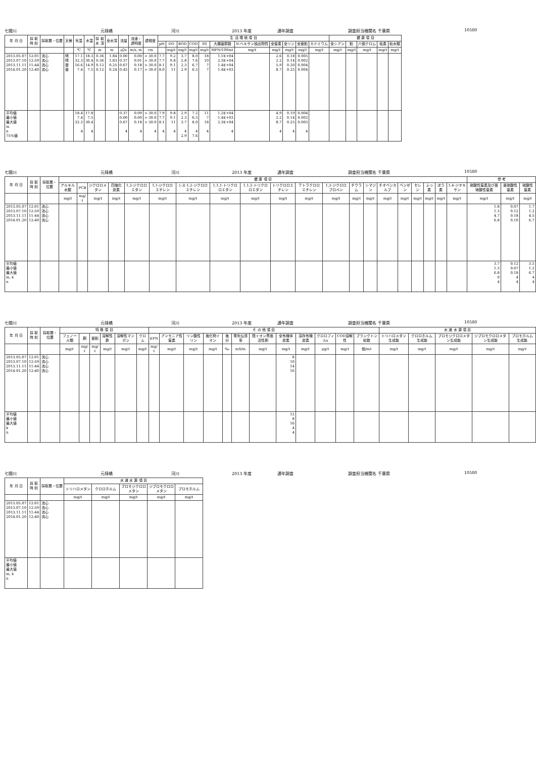七間川 元禄橋 河川 2013 年度 通年調査 調査担当機関名 千葉県 10580
| 年 月 日 | 採 取 時 刻 | 採取層・位置 | 天候 | 気温 | 水温 | 採 取 水 深 | 全水深 | 流量 | 流速・ 透明度 | 透視度 | 生 活 環 境 項 目 | | | | | | | | | | | 健 康 項 目 | | | | |
| --- | --- | --- | --- | --- | --- | --- | --- | --- | --- | --- | --- | --- | --- | --- | --- | --- | --- | --- | --- | --- | --- | --- | --- | --- | --- | --- |
| | | | | | | | | | | | pH | DO | BOD | COD | SS | 大腸菌群数 | N-ヘキサン抽出物質 | 全窒素 | 全リン | 全亜鉛 | カドミウム | 全シアン | 鉛 | 六価クロム | 砒素 | 総水銀 |
| | | | | ℃ | ℃ | m | m | ㎥/s | m/s, m | cm | | mg/ℓ | mg/ℓ | mg/ℓ | mg/ℓ | MPN/100mℓ | mg/ℓ | mg/ℓ | mg/ℓ | mg/ℓ | mg/ℓ | mg/ℓ | mg/ℓ | mg/ℓ | mg/ℓ | mg/ℓ |
| 2013.05.07 2013.07.10 2013.11.11 2014.01.20 | 12:01 12:59 11:44 12:40 | 流心 流心 流心 流心 | 晴 晴 曇 曇 | 17.1 32.3 16.6 7.4 | 18.3 30.4 14.9 7.5 | 0.36 0.36 0.12 0.12 | 1.84 1.83 0.25 0.24 | 0.00 0.37 0.67 0.43 | 0.00 0.01 0.18 0.17 | > 30.0 > 30.0 > 30.0 > 30.0 | 7.7 7.7 8.1 8.0 | 9.2 9.8 9.1 11 | 3.7 2.8 2.3 2.9 | 8.0 7.6 6.7 6.5 | 18 10 7 7 | 1.1E+04 2.3E+04 1.4E+04 1.4E+03 | | 2.6 2.2 5.9 8.7 | 0.18 0.14 0.20 0.25 | 0.005 0.002 0.004 0.004 | | | | | | |
| 平均値 最小値 最大値 m n 75%値 | | | | 18.4 7.4 32.3 4 | 17.8 7.5 30.4 4 | | | 0.37 0.00 0.67 4 | 0.09 0.00 0.18 4 | > 30.0 > 30.0 > 30.0 4 | 7.9 7.7 8.1 4 | 9.8 9.1 11 4 | 2.9 2.3 3.7 4 2.9 | 7.2 6.5 8.0 4 7.6 | 11 7 18 4 | 1.2E+04 1.4E+03 2.3E+04 4 | | 4.9 2.2 8.7 4 | 0.19 0.14 0.25 4 | 0.004 0.002 0.005 4 | | | | | | |
七間川 元禄橋 河川 2013 年度 通年調査 調査担当機関名 千葉県 10580
| 年 月 日 | 採 取 時 刻 | 採取層・位置 | 健 康 項 目 | | | | | | | | | | | | | | | | | | | | 参 考 | | |
| --- | --- | --- | --- | --- | --- | --- | --- | --- | --- | --- | --- | --- | --- | --- | --- | --- | --- | --- | --- | --- | --- | --- | --- | --- | --- |
| | | | アルキル水銀 | PCB | ジクロロメタン | 四塩化炭素 | 1,2-ジクロロエタン | 1,1-ジクロロエチレン | シス-1,2-ジクロロエチレン | 1,1,1-トリクロロエタン | 1,1,2-トリクロロエタン | トリクロロエチレン | テトラクロロエチレン | 1,3-ジクロロプロペン | チウラム | シマジン | チオベンカルブ | ベンゼン | セレン | ふっ素 | ほう素 | 1,4-ジオキサン | 硝酸性窒素及び亜硝酸性窒素 | 亜硝酸性窒素 | 硝酸性窒素 |
| | | | mg/ℓ | mg/ℓ | mg/ℓ | mg/ℓ | mg/ℓ | mg/ℓ | mg/ℓ | mg/ℓ | mg/ℓ | mg/ℓ | mg/ℓ | mg/ℓ | mg/ℓ | mg/ℓ | mg/ℓ | mg/ℓ | mg/ℓ | mg/ℓ | mg/ℓ | mg/ℓ | mg/ℓ | mg/ℓ | mg/ℓ |
| 2013.05.07 2013.07.10 2013.11.11 2014.01.20 | 12:01 12:59 11:44 12:40 | 流心 流心 流心 流心 | | | | | | | | | | | | | | | | | | | | | 1.8 1.3 4.7 6.8 | 0.07 0.12 0.18 0.10 | 1.7 1.2 4.5 6.7 |
| 平均値 最小値 最大値 m, k n | | | | | | | | | | | | | | | | | | | | | | | 3.7 1.3 6.8 0 4 | 0.12 0.07 0.18 4 4 | 3.5 1.2 6.7 4 4 |
七間川 元禄橋 河川 2013 年度 通年調査 調査担当機関名 千葉県 10580
| 年 月 日 | 採 取 時 刻 | 採取層・位置 | 特 殊 項 目 | | | | | | そ の 他 項 目 | | | | | | | | | | | | 水 道 水 源 項 目 | | | | |
| --- | --- | --- | --- | --- | --- | --- | --- | --- | --- | --- | --- | --- | --- | --- | --- | --- | --- | --- | --- | --- | --- | --- | --- | --- | --- |
| | | | フェノール類 | 銅 | 亜鉛 | 溶解性鉄 | 溶解性マンガン | クロム | EPN | アンモニア性窒素 | リン酸性リン | 塩化物イオン | 塩分 | 電気伝導率 | 陰イオン界面活性剤 | 全有機体炭素 | 溶存有機炭素 | クロロフィルa | COD溶解性 | プランクトン総数 | トリハロメタン生成能 | クロロホルム生成能 | ブロモジクロロメタン生成能 | ジブロモクロロメタン生成能 | ブロモホルム生成能 |
| | | | mg/ℓ | mg/ℓ | mg/ℓ | mg/ℓ | mg/ℓ | mg/ℓ | mg/ℓ | mg/ℓ | mg/ℓ | mg/ℓ | ‰ | mS/m | mg/ℓ | mg/ℓ | mg/ℓ | μg/ℓ | mg/ℓ | 個/mℓ | mg/ℓ | mg/ℓ | mg/ℓ | mg/ℓ | mg/ℓ |
| 2013.05.07 2013.07.10 2013.11.11 2014.01.20 | 12:01 12:59 11:44 12:40 | 流心 流心 流心 流心 | | | | | | | | | | | | | | 8 10 14 16 | | | | | | | | | |
| 平均値 最小値 最大値 k n | | | | | | | | | | | | | | | | 12 8 16 4 4 | | | | | | | | | |
七間川 元禄橋 河川 2013 年度 通年調査 調査担当機関名 千葉県 10580
| 年 月 日 | 採 取 時 刻 | 採取層・位置 | 水 道 水 源 項 目 | | | | |
| --- | --- | --- | --- | --- | --- | --- | --- |
| | | | トリハロメタン | クロロホルム | ブロモジクロロメタン | ジブロモクロロメタン | ブロモホルム |
| | | | mg/ℓ | mg/ℓ | mg/ℓ | mg/ℓ | mg/ℓ |
| 2013.05.07 2013.07.10 2013.11.11 2014.01.20 | 12:01 12:59 11:44 12:40 | 流心 流心 流心 流心 | | | | | |
| 平均値 最小値 最大値 m, k n | | | | | | | |